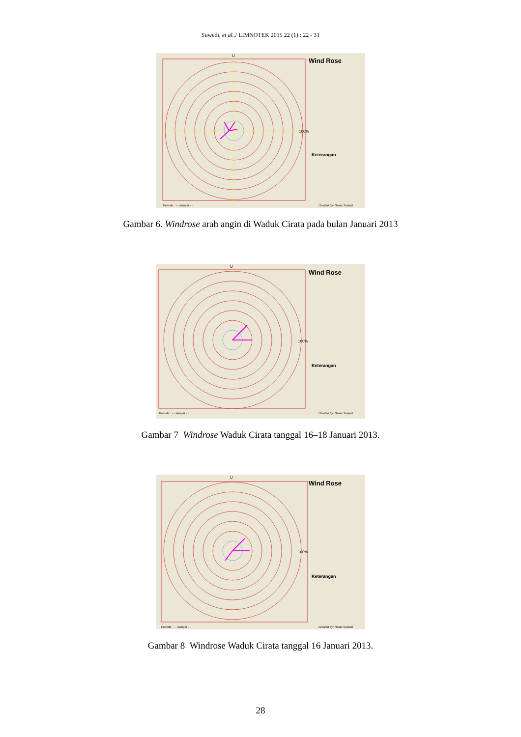Suwedi, et al../ LIMNOTEK 2015 22 (1) : 22 - 31
U
Wind Rose
100%
Keterangan
Periode : - - sampai - -
Created by: Nama Suwedi
Gambar 6. Windrose arah angin di Waduk Cirata pada bulan Januari 2013
U
Wind Rose
100%
Keterangan
Periode : - - sampai - -
Created by: Nama Suwedi
Gambar 7 Windrose Waduk Cirata tanggal 16–18 Januari 2013.
U
Wind Rose
100%
Keterangan
Periode : - - sampai - -
Created by: Nama Suwedi
Gambar 8 Windrose Waduk Cirata tanggal 16 Januari 2013.
28